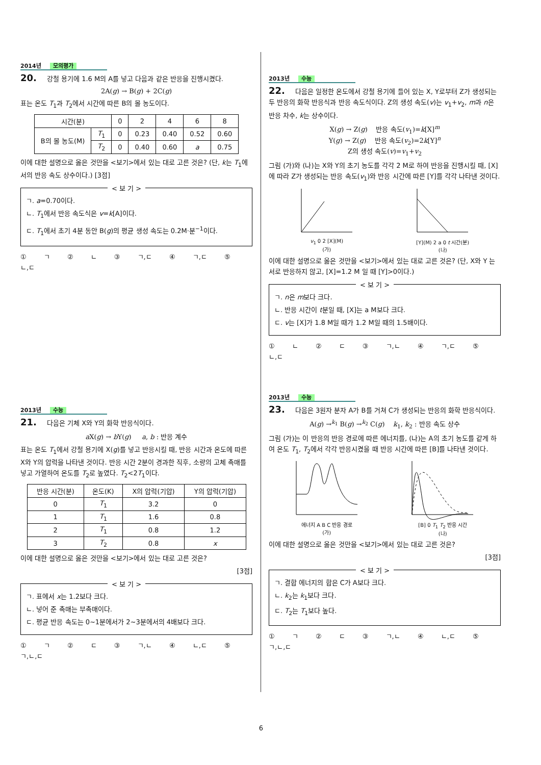2014년 모의평가
20. 강철 용기에 1.6 M의 A를 넣고 다음과 같은 반응을 진행시켰다.
2A(g) → B(g) + 2C(g)
표는 온도 T<sub>1</sub>과 T<sub>2</sub>에서 시간에 따른 B의 몰 농도이다.
| 시간(분) | | 0 | 2 | 4 | 6 | 8 |
| B의 몰 농도(M) | T<sub>1</sub> | 0 | 0.23 | 0.40 | 0.52 | 0.60 |
| | T<sub>2</sub> | 0 | 0.40 | 0.60 | a | 0.75 |
이에 대한 설명으로 옳은 것만을 <보기>에서 있는 대로 고른 것은? (단, k는 T<sub>1</sub>에서의 반응 속도 상수이다.) [3점]
< 보 기 >
ㄱ. a=0.70이다.
ㄴ. T<sub>1</sub>에서 반응 속도식은 v=k[A]이다.
ㄷ. T<sub>1</sub>에서 초기 4분 동안 B(g)의 평균 생성 속도는 0.2M·분<sup>−1</sup>이다.
① ㄱ ② ㄴ ③ ㄱ,ㄷ ④ ㄱ,ㄷ ⑤ ㄴ,ㄷ
2013년 수능
21. 다음은 기체 X와 Y의 화학 반응식이다.
a X(g) → b Y(g) a, b : 반응 계수
표는 온도 T<sub>1</sub>에서 강철 용기에 X(g)를 넣고 반응시킬 때, 반응 시간과 온도에 따른 X와 Y의 압력을 나타낸 것이다. 반응 시간 2분이 경과한 직후, 소량의 고체 촉매를 넣고 가열하여 온도를 T<sub>2</sub>로 높였다. T<sub>2</sub><2T<sub>1</sub>이다.
| 반응 시간(분) | 온도(K) | X의 압력(기압) | Y의 압력(기압) |
| --- | --- | --- | --- |
| 0 | T<sub>1</sub> | 3.2 | 0 |
| 1 | T<sub>1</sub> | 1.6 | 0.8 |
| 2 | T<sub>1</sub> | 0.8 | 1.2 |
| 3 | T<sub>2</sub> | 0.8 | x |
이에 대한 설명으로 옳은 것만을 <보기>에서 있는 대로 고른 것은?
[3점]
< 보 기 >
ㄱ. 표에서 x는 1.2보다 크다.
ㄴ. 넣어 준 촉매는 부촉매이다.
ㄷ. 평균 반응 속도는 0~1분에서가 2~3분에서의 4배보다 크다.
① ㄱ ② ㄷ ③ ㄱ,ㄴ ④ ㄴ,ㄷ ⑤ ㄱ,ㄴ,ㄷ
2013년 수능
22. 다음은 일정한 온도에서 강철 용기에 들어 있는 X, Y로부터 Z가 생성되는 두 반응의 화학 반응식과 반응 속도식이다. Z의 생성 속도(v)는 v<sub>1</sub>+v<sub>2</sub>, m과 n은 반응 차수, k는 상수이다.
X(g) → Z(g) 반응 속도(v<sub>1</sub>)=k[X]<sup>m</sup>
Y(g) → Z(g) 반응 속도(v<sub>2</sub>)=2k[Y]<sup>n</sup>
Z의 생성 속도(v)=v<sub>1</sub>+v<sub>2</sub>
그림 (가)와 (나)는 X와 Y의 초기 농도를 각각 2 M로 하여 반응을 진행시킬 때, [X]에 따라 Z가 생성되는 반응 속도(v<sub>1</sub>)와 반응 시간에 따른 [Y]를 각각 나타낸 것이다.
v<sub>1</sub> 0 2 [X](M)
(가)
[Y](M) 2 a 0 t 시간(분)
(나)
이에 대한 설명으로 옳은 것만을 <보기>에서 있는 대로 고른 것은? (단, X와 Y 는 서로 반응하지 않고, [X]=1.2 M 일 때 [Y]>0이다.)
< 보 기 >
ㄱ. n은 m보다 크다.
ㄴ. 반응 시간이 t분일 때, [X]는 a M보다 크다.
ㄷ. v는 [X]가 1.8 M일 때가 1.2 M일 때의 1.5배이다.
① ㄴ ② ㄷ ③ ㄱ,ㄴ ④ ㄱ,ㄷ ⑤ ㄴ,ㄷ
2013년 수능
23. 다음은 3원자 분자 A가 B를 거쳐 C가 생성되는 반응의 화학 반응식이다.
A(g) →<sup>k<sub>1</sub></sup> B(g) →<sup>k<sub>2</sub></sup> C(g) k<sub>1</sub>, k<sub>2</sub> : 반응 속도 상수
그림 (가)는 이 반응의 반응 경로에 따른 에너지를, (나)는 A의 초기 농도를 같게 하여 온도 T<sub>1</sub>, T<sub>2</sub>에서 각각 반응시켰을 때 반응 시간에 따른 [B]를 나타낸 것이다.
에너지 A B C 반응 경로
(가)
[B] 0 T<sub>1</sub> T<sub>2</sub> 반응 시간
(나)
이에 대한 설명으로 옳은 것만을 <보기>에서 있는 대로 고른 것은?
[3점]
< 보 기 >
ㄱ. 결합 에너지의 합은 C가 A보다 크다.
ㄴ. k<sub>2</sub>는 k<sub>1</sub>보다 크다.
ㄷ. T<sub>2</sub>는 T<sub>1</sub>보다 높다.
① ㄱ ② ㄷ ③ ㄱ,ㄴ ④ ㄴ,ㄷ ⑤ ㄱ,ㄴ,ㄷ
6